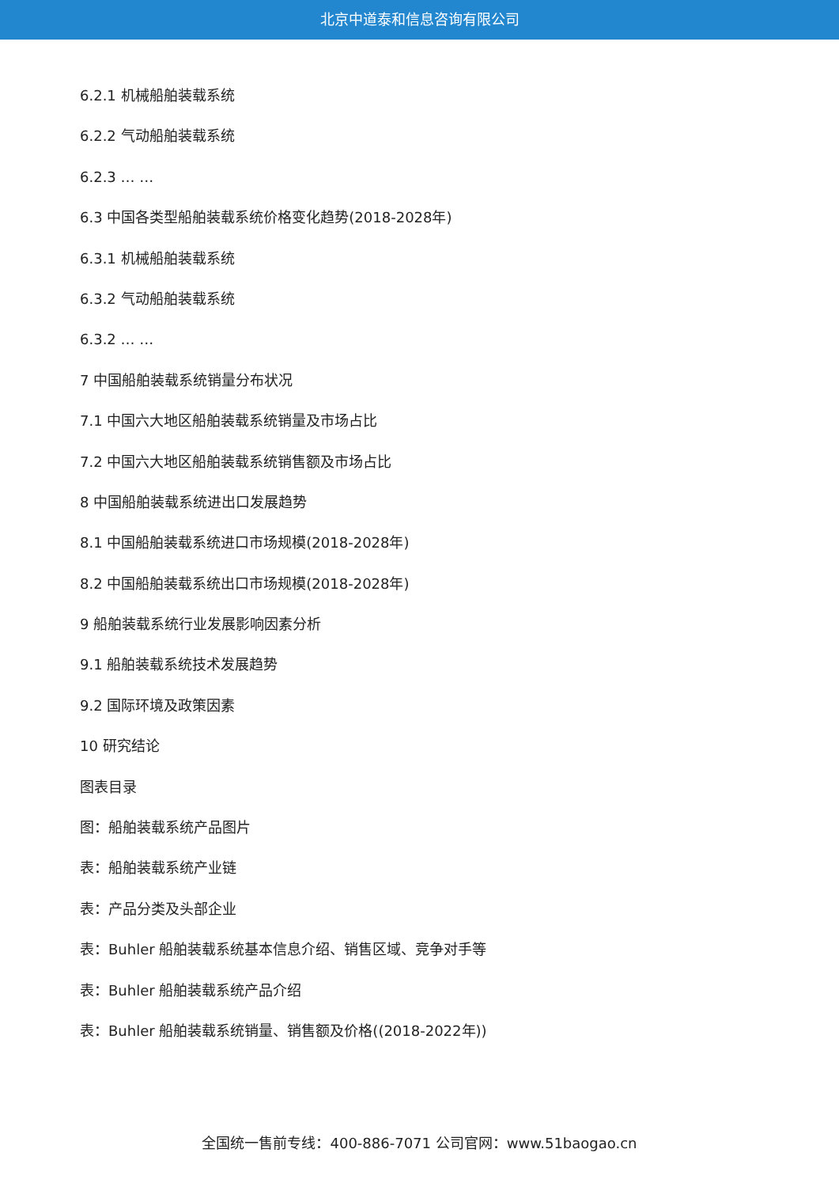北京中道泰和信息咨询有限公司
6.2.1 机械船舶装载系统
6.2.2 气动船舶装载系统
6.2.3 … …
6.3 中国各类型船舶装载系统价格变化趋势(2018-2028年)
6.3.1 机械船舶装载系统
6.3.2 气动船舶装载系统
6.3.2 … …
7 中国船舶装载系统销量分布状况
7.1 中国六大地区船舶装载系统销量及市场占比
7.2 中国六大地区船舶装载系统销售额及市场占比
8 中国船舶装载系统进出口发展趋势
8.1 中国船舶装载系统进口市场规模(2018-2028年)
8.2 中国船舶装载系统出口市场规模(2018-2028年)
9 船舶装载系统行业发展影响因素分析
9.1 船舶装载系统技术发展趋势
9.2 国际环境及政策因素
10 研究结论
图表目录
图：船舶装载系统产品图片
表：船舶装载系统产业链
表：产品分类及头部企业
表：Buhler 船舶装载系统基本信息介绍、销售区域、竞争对手等
表：Buhler 船舶装载系统产品介绍
表：Buhler 船舶装载系统销量、销售额及价格((2018-2022年))
全国统一售前专线：400-886-7071 公司官网：www.51baogao.cn